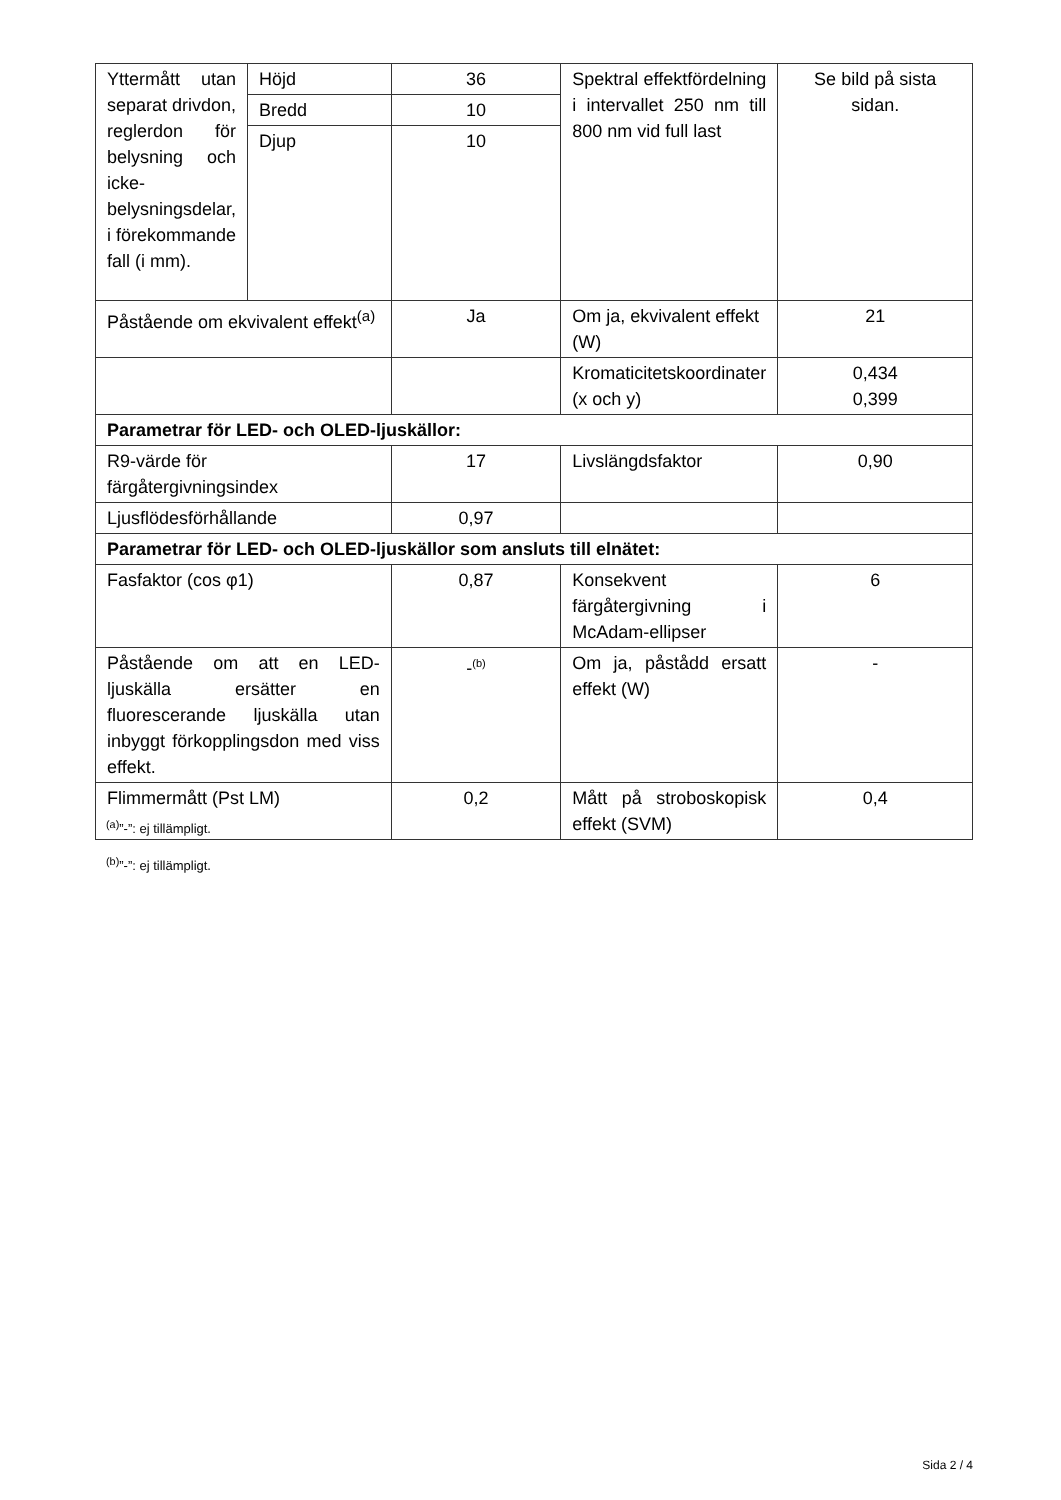| Yttermått utan separat drivdon, reglerdon för belysning och icke-belysningsdelar, i förekommande fall (i mm). | Höjd | 36 | Spektral effektfördelning i intervallet 250 nm till 800 nm vid full last | Se bild på sista sidan. |
| | Bredd | 10 | | |
| | Djup | 10 | | |
| Påstående om ekvivalent effekt<sup>(a)</sup> | | Ja | Om ja, ekvivalent effekt (W) | 21 |
| | | | Kromaticitetskoordinater (x och y) | 0,434 0,399 |
| Parametrar för LED- och OLED-ljuskällor: | | | | |
| R9-värde för färgåtergivningsindex | | 17 | Livslängdsfaktor | 0,90 |
| Ljusflödesförhållande | | 0,97 | | |
| Parametrar för LED- och OLED-ljuskällor som ansluts till elnätet: | | | | |
| Fasfaktor (cos φ1) | | 0,87 | Konsekvent färgåtergivning i McAdam-ellipser | 6 |
| Påstående om att en LED-ljuskälla ersätter en fluorescerande ljuskälla utan inbyggt förkopplingsdon med viss effekt. | | -<sup>(b)</sup> | Om ja, påstådd ersatt effekt (W) | - |
| Flimmermått (Pst LM) | | 0,2 | Mått på stroboskopisk effekt (SVM) | 0,4 |
<sup>(a)</sup>”-”: ej tillämpligt.
<sup>(b)</sup>”-”: ej tillämpligt.
Sida 2 / 4